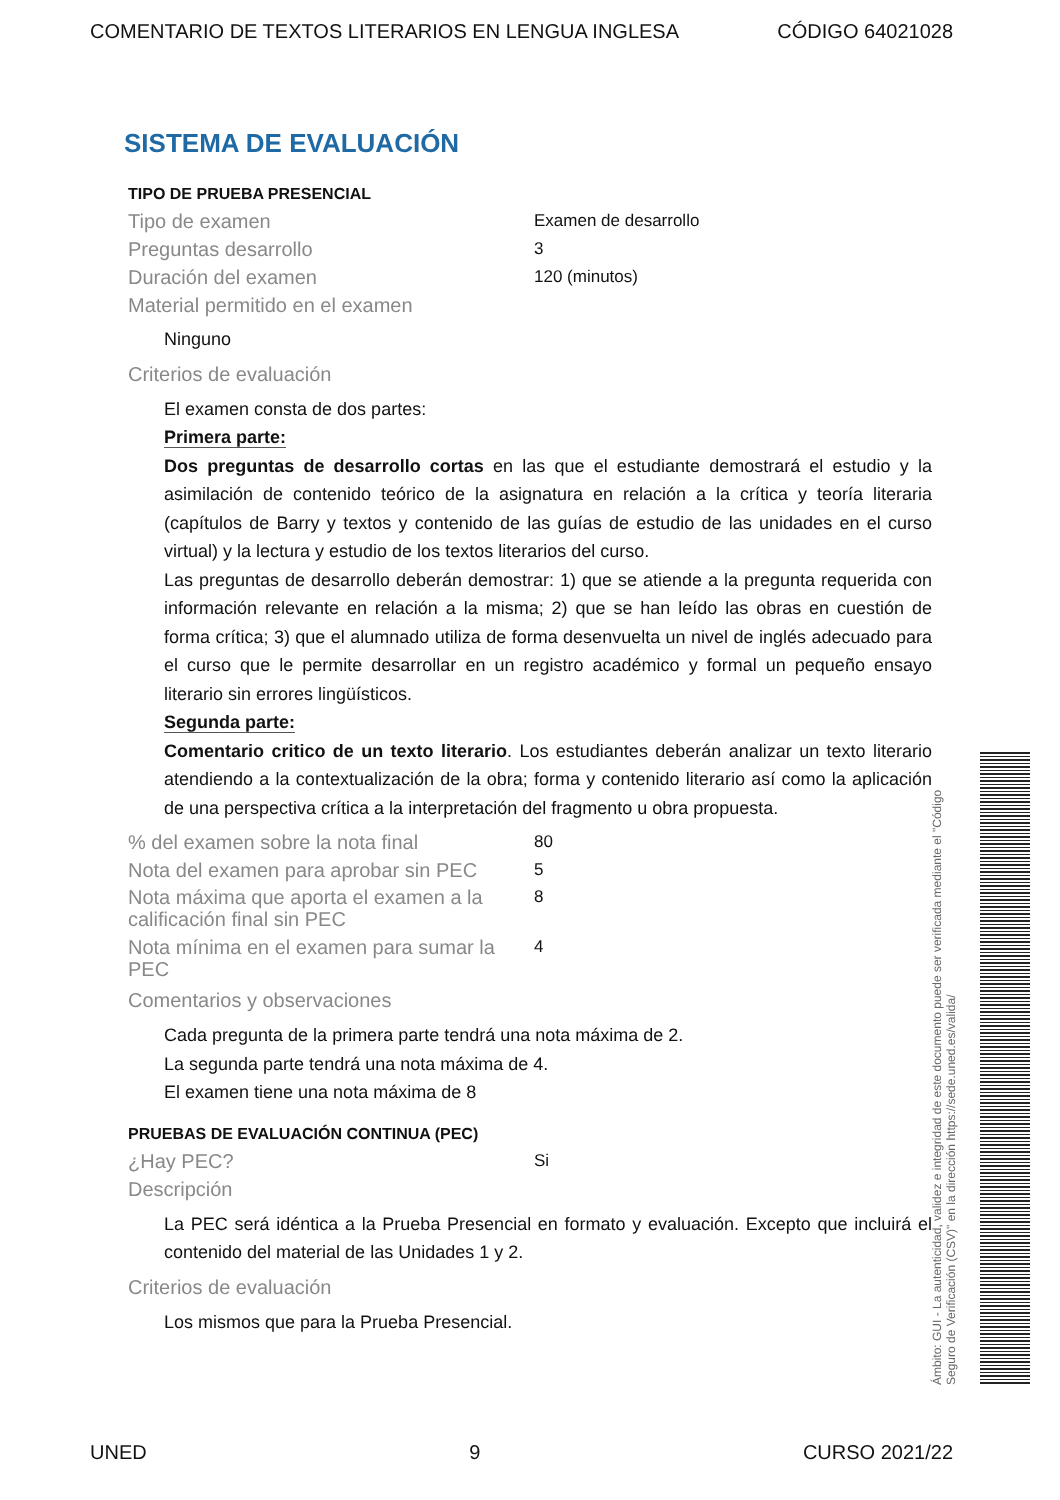COMENTARIO DE TEXTOS LITERARIOS EN LENGUA INGLESA CÓDIGO 64021028
SISTEMA DE EVALUACIÓN
TIPO DE PRUEBA PRESENCIAL
Tipo de examen Examen de desarrollo
Preguntas desarrollo 3
Duración del examen 120 (minutos)
Material permitido en el examen
Ninguno
Criterios de evaluación
El examen consta de dos partes:
Primera parte:
Dos preguntas de desarrollo cortas en las que el estudiante demostrará el estudio y la asimilación de contenido teórico de la asignatura en relación a la crítica y teoría literaria (capítulos de Barry y textos y contenido de las guías de estudio de las unidades en el curso virtual) y la lectura y estudio de los textos literarios del curso.
Las preguntas de desarrollo deberán demostrar: 1) que se atiende a la pregunta requerida con información relevante en relación a la misma; 2) que se han leído las obras en cuestión de forma crítica; 3) que el alumnado utiliza de forma desenvuelta un nivel de inglés adecuado para el curso que le permite desarrollar en un registro académico y formal un pequeño ensayo literario sin errores lingüísticos.
Segunda parte:
Comentario critico de un texto literario. Los estudiantes deberán analizar un texto literario atendiendo a la contextualización de la obra; forma y contenido literario así como la aplicación de una perspectiva crítica a la interpretación del fragmento u obra propuesta.
% del examen sobre la nota final 80
Nota del examen para aprobar sin PEC 5
Nota máxima que aporta el examen a la calificación final sin PEC 8
Nota mínima en el examen para sumar la PEC 4
Comentarios y observaciones
Cada pregunta de la primera parte tendrá una nota máxima de 2.
La segunda parte tendrá una nota máxima de 4.
El examen tiene una nota máxima de 8
PRUEBAS DE EVALUACIÓN CONTINUA (PEC)
¿Hay PEC? Si
Descripción
La PEC será idéntica a la Prueba Presencial en formato y evaluación. Excepto que incluirá el contenido del material de las Unidades 1 y 2.
Criterios de evaluación
Los mismos que para la Prueba Presencial.
Ámbito: GUI - La autenticidad, validez e integridad de este documento puede ser verificada mediante el "Código Seguro de Verificación (CSV)" en la dirección https://sede.uned.es/valida/
UNED 9 CURSO 2021/22